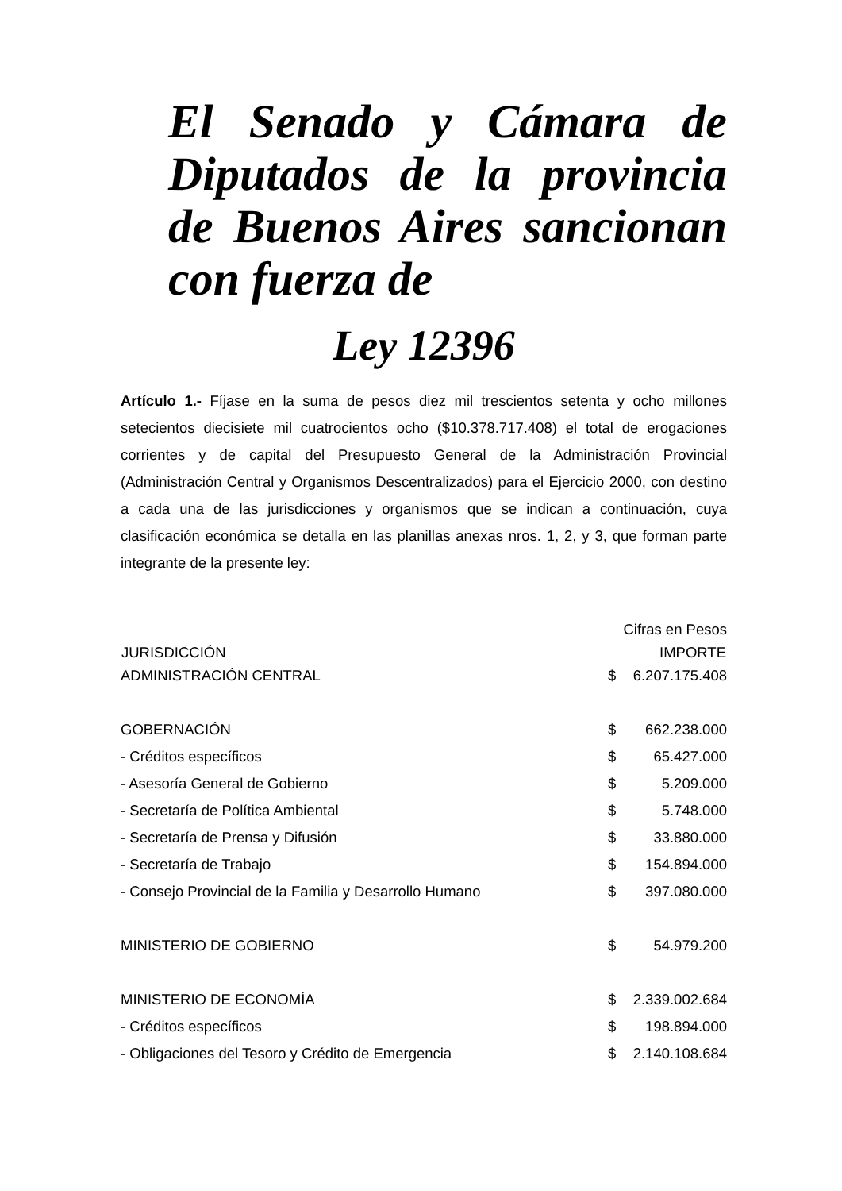El Senado y Cámara de Diputados de la provincia de Buenos Aires sancionan con fuerza de
Ley 12396
Artículo 1.- Fíjase en la suma de pesos diez mil trescientos setenta y ocho millones setecientos diecisiete mil cuatrocientos ocho ($10.378.717.408) el total de erogaciones corrientes y de capital del Presupuesto General de la Administración Provincial (Administración Central y Organismos Descentralizados) para el Ejercicio 2000, con destino a cada una de las jurisdicciones y organismos que se indican a continuación, cuya clasificación económica se detalla en las planillas anexas nros. 1, 2, y 3, que forman parte integrante de la presente ley:
| | Cifras en Pesos | |
| JURISDICCIÓN | IMPORTE | |
| ADMINISTRACIÓN CENTRAL | $ | 6.207.175.408 |
| GOBERNACIÓN | $ | 662.238.000 |
| - Créditos específicos | $ | 65.427.000 |
| - Asesoría General de Gobierno | $ | 5.209.000 |
| - Secretaría de Política Ambiental | $ | 5.748.000 |
| - Secretaría de Prensa y Difusión | $ | 33.880.000 |
| - Secretaría de Trabajo | $ | 154.894.000 |
| - Consejo Provincial de la Familia y Desarrollo Humano | $ | 397.080.000 |
| MINISTERIO DE GOBIERNO | $ | 54.979.200 |
| MINISTERIO DE ECONOMÍA | $ | 2.339.002.684 |
| - Créditos específicos | $ | 198.894.000 |
| - Obligaciones del Tesoro y Crédito de Emergencia | $ | 2.140.108.684 |